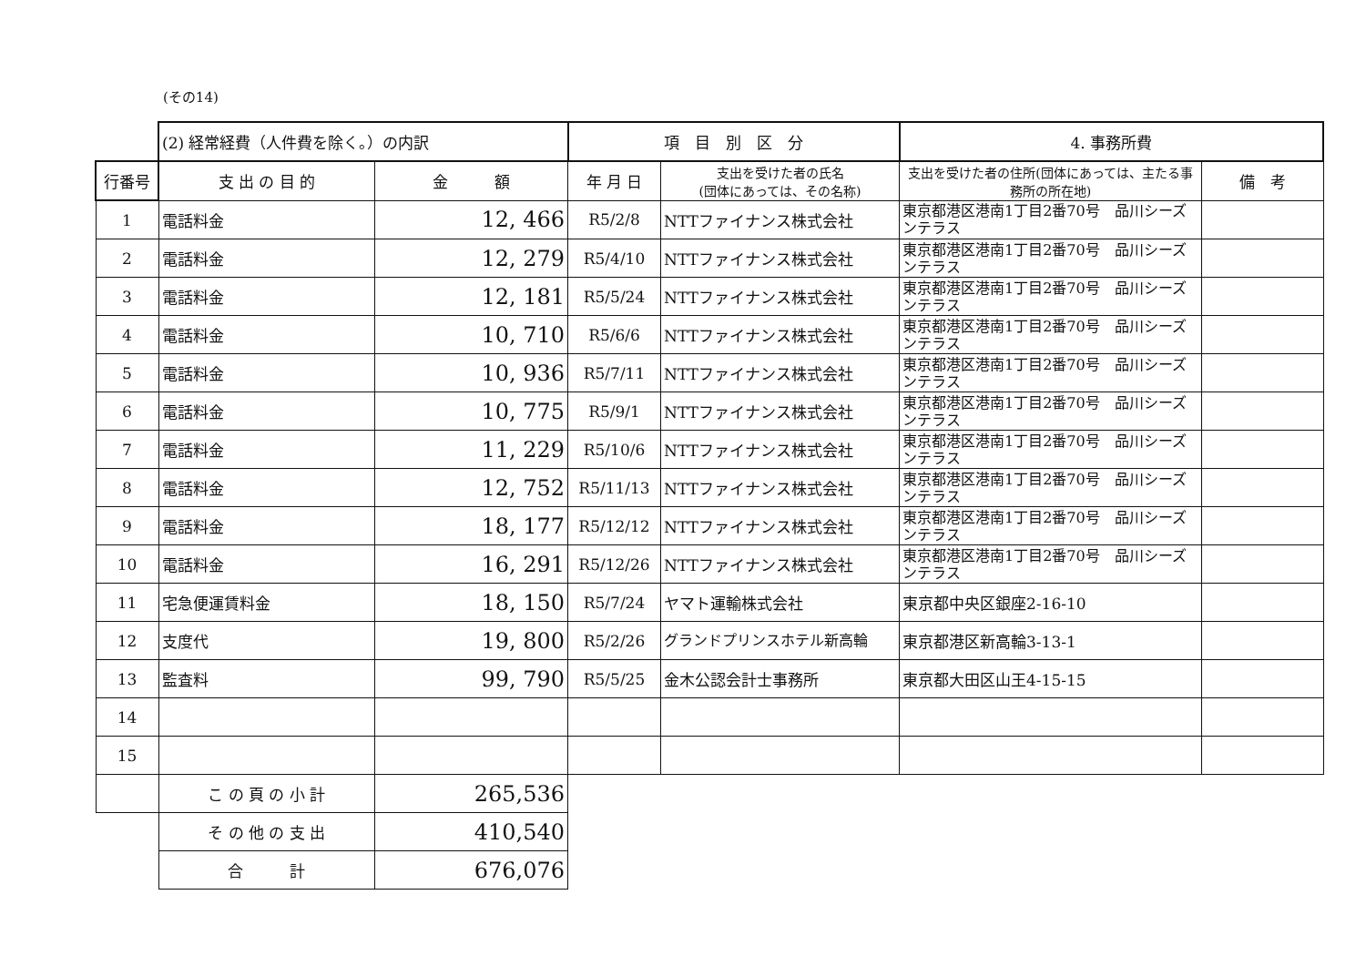(その14)
| | (2) 経常経費（人件費を除く。）の内訳 | | 項 目 別 区 分 | | 4. 事務所費 | |
| 行番号 | 支 出 の 目 的 | 金 額 | 年 月 日 | 支出を受けた者の氏名 (団体にあっては、その名称) | 支出を受けた者の住所(団体にあっては、主たる事務所の所在地) | 備 考 |
| 1 | 電話料金 | 12, 466 | R5/2/8 | NTTファイナンス株式会社 | 東京都港区港南1丁目2番70号 品川シーズンテラス | |
| 2 | 電話料金 | 12, 279 | R5/4/10 | NTTファイナンス株式会社 | 東京都港区港南1丁目2番70号 品川シーズンテラス | |
| 3 | 電話料金 | 12, 181 | R5/5/24 | NTTファイナンス株式会社 | 東京都港区港南1丁目2番70号 品川シーズンテラス | |
| 4 | 電話料金 | 10, 710 | R5/6/6 | NTTファイナンス株式会社 | 東京都港区港南1丁目2番70号 品川シーズンテラス | |
| 5 | 電話料金 | 10, 936 | R5/7/11 | NTTファイナンス株式会社 | 東京都港区港南1丁目2番70号 品川シーズンテラス | |
| 6 | 電話料金 | 10, 775 | R5/9/1 | NTTファイナンス株式会社 | 東京都港区港南1丁目2番70号 品川シーズンテラス | |
| 7 | 電話料金 | 11, 229 | R5/10/6 | NTTファイナンス株式会社 | 東京都港区港南1丁目2番70号 品川シーズンテラス | |
| 8 | 電話料金 | 12, 752 | R5/11/13 | NTTファイナンス株式会社 | 東京都港区港南1丁目2番70号 品川シーズンテラス | |
| 9 | 電話料金 | 18, 177 | R5/12/12 | NTTファイナンス株式会社 | 東京都港区港南1丁目2番70号 品川シーズンテラス | |
| 10 | 電話料金 | 16, 291 | R5/12/26 | NTTファイナンス株式会社 | 東京都港区港南1丁目2番70号 品川シーズンテラス | |
| 11 | 宅急便運賃料金 | 18, 150 | R5/7/24 | ヤマト運輸株式会社 | 東京都中央区銀座2-16-10 | |
| 12 | 支度代 | 19, 800 | R5/2/26 | グランドプリンスホテル新高輪 | 東京都港区新高輪3-13-1 | |
| 13 | 監査料 | 99, 790 | R5/5/25 | 金木公認会計士事務所 | 東京都大田区山王4-15-15 | |
| 14 | | | | | | |
| 15 | | | | | | |
| | こ の 頁 の 小 計 | 265,536 | | | | |
| | そ の 他 の 支 出 | 410,540 | | | | |
| | 合 計 | 676,076 | | | | |